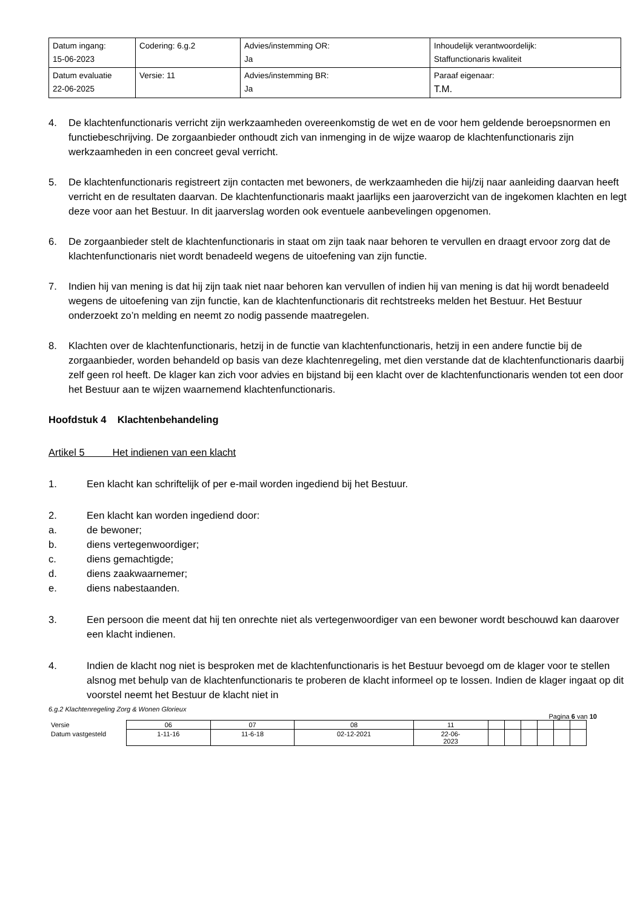| Datum ingang: 15-06-2023 | Codering: 6.g.2 | Advies/instemming OR: Ja | Inhoudelijk verantwoordelijk: Staffunctionaris kwaliteit |
| Datum evaluatie 22-06-2025 | Versie: 11 | Advies/instemming BR: Ja | Paraaf eigenaar: T.M. |
4. De klachtenfunctionaris verricht zijn werkzaamheden overeenkomstig de wet en de voor hem geldende beroepsnormen en functiebeschrijving. De zorgaanbieder onthoudt zich van inmenging in de wijze waarop de klachtenfunctionaris zijn werkzaamheden in een concreet geval verricht.
5. De klachtenfunctionaris registreert zijn contacten met bewoners, de werkzaamheden die hij/zij naar aanleiding daarvan heeft verricht en de resultaten daarvan. De klachtenfunctionaris maakt jaarlijks een jaaroverzicht van de ingekomen klachten en legt deze voor aan het Bestuur. In dit jaarverslag worden ook eventuele aanbevelingen opgenomen.
6. De zorgaanbieder stelt de klachtenfunctionaris in staat om zijn taak naar behoren te vervullen en draagt ervoor zorg dat de klachtenfunctionaris niet wordt benadeeld wegens de uitoefening van zijn functie.
7. Indien hij van mening is dat hij zijn taak niet naar behoren kan vervullen of indien hij van mening is dat hij wordt benadeeld wegens de uitoefening van zijn functie, kan de klachtenfunctionaris dit rechtstreeks melden het Bestuur. Het Bestuur onderzoekt zo’n melding en neemt zo nodig passende maatregelen.
8. Klachten over de klachtenfunctionaris, hetzij in de functie van klachtenfunctionaris, hetzij in een andere functie bij de zorgaanbieder, worden behandeld op basis van deze klachtenregeling, met dien verstande dat de klachtenfunctionaris daarbij zelf geen rol heeft. De klager kan zich voor advies en bijstand bij een klacht over de klachtenfunctionaris wenden tot een door het Bestuur aan te wijzen waarnemend klachtenfunctionaris.
Hoofdstuk 4 Klachtenbehandeling
Artikel 5 Het indienen van een klacht
1. Een klacht kan schriftelijk of per e-mail worden ingediend bij het Bestuur.
2. Een klacht kan worden ingediend door:
a. de bewoner;
b. diens vertegenwoordiger;
c. diens gemachtigde;
d. diens zaakwaarnemer;
e. diens nabestaanden.
3. Een persoon die meent dat hij ten onrechte niet als vertegenwoordiger van een bewoner wordt beschouwd kan daarover een klacht indienen.
4. Indien de klacht nog niet is besproken met de klachtenfunctionaris is het Bestuur bevoegd om de klager voor te stellen alsnog met behulp van de klachtenfunctionaris te proberen de klacht informeel op te lossen. Indien de klager ingaat op dit voorstel neemt het Bestuur de klacht niet in
6.g.2 Klachtenregeling Zorg & Wonen Glorieux
Pagina 6 van 10
| Versie | 06 | 07 | 08 | 11 | | | | | | |
| Datum vastgesteld | 1-11-16 | 11-6-18 | 02-12-2021 | 22-06- 2023 | | | | | | |